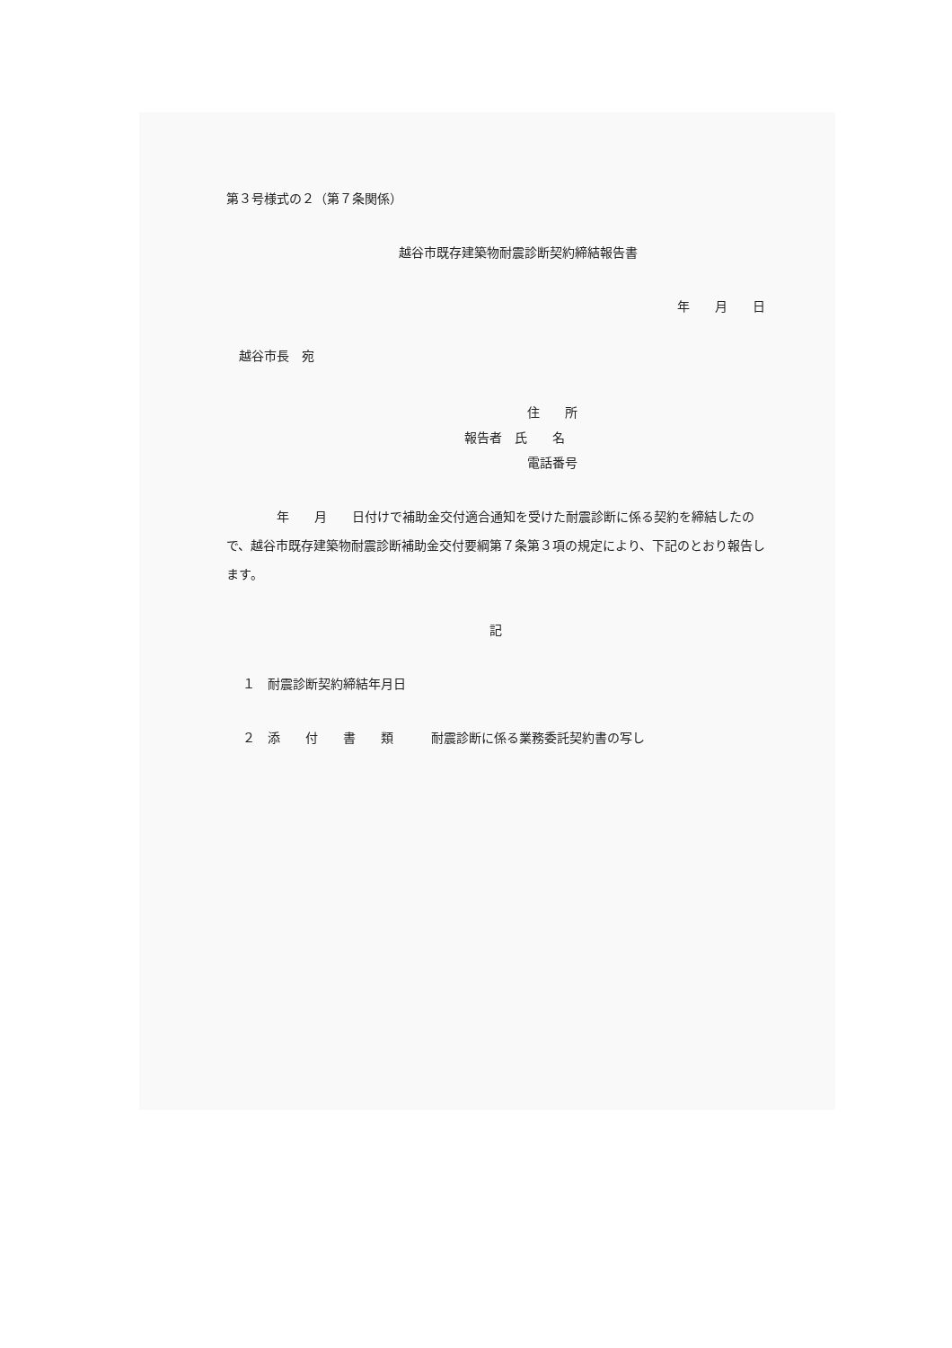第３号様式の２（第７条関係）
越谷市既存建築物耐震診断契約締結報告書
年　　月　　日
越谷市長　宛
住　　所
報告者　氏　　名
電話番号
　　　　年　　月　　日付けで補助金交付適合通知を受けた耐震診断に係る契約を締結したので、越谷市既存建築物耐震診断補助金交付要綱第７条第３項の規定により、下記のとおり報告します。
記
１　耐震診断契約締結年月日
２　添　　付　　書　　類　　　耐震診断に係る業務委託契約書の写し